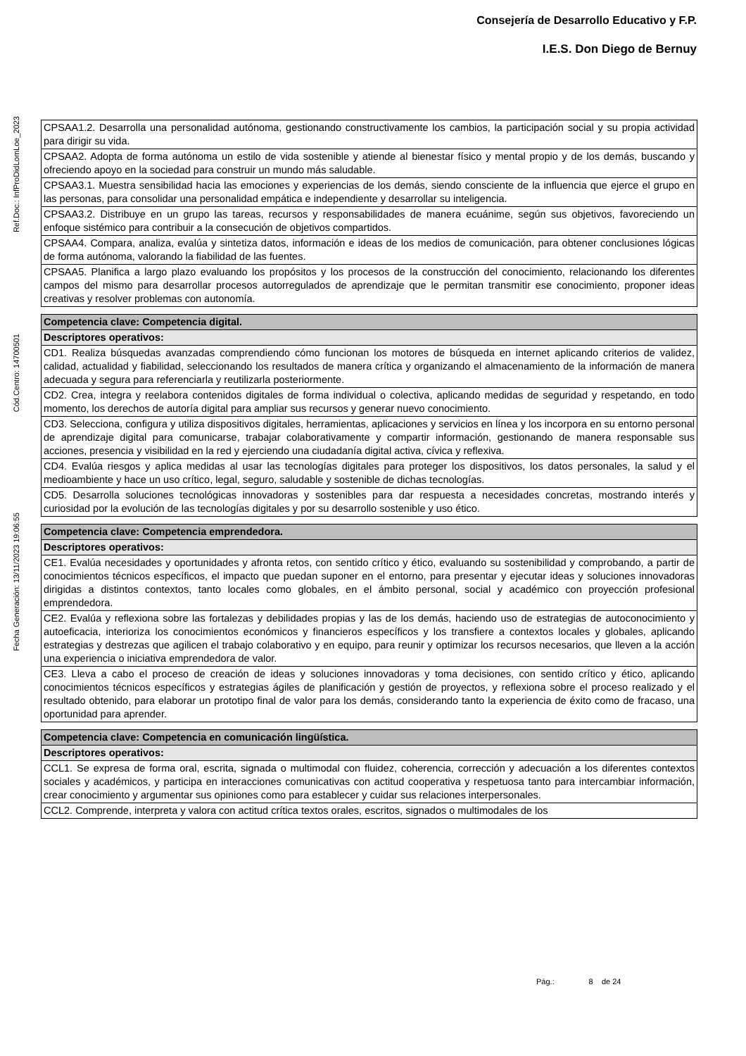Consejería de Desarrollo Educativo y F.P.
I.E.S. Don Diego de Bernuy
Ref.Doc.: InfProDidLomLoe_2023
Cód.Centro: 14700501
Fecha Generación: 13/11/2023 19:06:55
| CPSAA1.2. Desarrolla una personalidad autónoma, gestionando constructivamente los cambios, la participación social y su propia actividad para dirigir su vida. |
| CPSAA2. Adopta de forma autónoma un estilo de vida sostenible y atiende al bienestar físico y mental propio y de los demás, buscando y ofreciendo apoyo en la sociedad para construir un mundo más saludable. |
| CPSAA3.1. Muestra sensibilidad hacia las emociones y experiencias de los demás, siendo consciente de la influencia que ejerce el grupo en las personas, para consolidar una personalidad empática e independiente y desarrollar su inteligencia. |
| CPSAA3.2. Distribuye en un grupo las tareas, recursos y responsabilidades de manera ecuánime, según sus objetivos, favoreciendo un enfoque sistémico para contribuir a la consecución de objetivos compartidos. |
| CPSAA4. Compara, analiza, evalúa y sintetiza datos, información e ideas de los medios de comunicación, para obtener conclusiones lógicas de forma autónoma, valorando la fiabilidad de las fuentes. |
| CPSAA5. Planifica a largo plazo evaluando los propósitos y los procesos de la construcción del conocimiento, relacionando los diferentes campos del mismo para desarrollar procesos autorregulados de aprendizaje que le permitan transmitir ese conocimiento, proponer ideas creativas y resolver problemas con autonomía. |
| Competencia clave: Competencia digital. |
| --- |
| Descriptores operativos: |
| CD1. Realiza búsquedas avanzadas comprendiendo cómo funcionan los motores de búsqueda en internet aplicando criterios de validez, calidad, actualidad y fiabilidad, seleccionando los resultados de manera crítica y organizando el almacenamiento de la información de manera adecuada y segura para referenciarla y reutilizarla posteriormente. |
| CD2. Crea, integra y reelabora contenidos digitales de forma individual o colectiva, aplicando medidas de seguridad y respetando, en todo momento, los derechos de autoría digital para ampliar sus recursos y generar nuevo conocimiento. |
| CD3. Selecciona, configura y utiliza dispositivos digitales, herramientas, aplicaciones y servicios en línea y los incorpora en su entorno personal de aprendizaje digital para comunicarse, trabajar colaborativamente y compartir información, gestionando de manera responsable sus acciones, presencia y visibilidad en la red y ejerciendo una ciudadanía digital activa, cívica y reflexiva. |
| CD4. Evalúa riesgos y aplica medidas al usar las tecnologías digitales para proteger los dispositivos, los datos personales, la salud y el medioambiente y hace un uso crítico, legal, seguro, saludable y sostenible de dichas tecnologías. |
| CD5. Desarrolla soluciones tecnológicas innovadoras y sostenibles para dar respuesta a necesidades concretas, mostrando interés y curiosidad por la evolución de las tecnologías digitales y por su desarrollo sostenible y uso ético. |
| Competencia clave: Competencia emprendedora. |
| --- |
| Descriptores operativos: |
| CE1. Evalúa necesidades y oportunidades y afronta retos, con sentido crítico y ético, evaluando su sostenibilidad y comprobando, a partir de conocimientos técnicos específicos, el impacto que puedan suponer en el entorno, para presentar y ejecutar ideas y soluciones innovadoras dirigidas a distintos contextos, tanto locales como globales, en el ámbito personal, social y académico con proyección profesional emprendedora. |
| CE2. Evalúa y reflexiona sobre las fortalezas y debilidades propias y las de los demás, haciendo uso de estrategias de autoconocimiento y autoeficacia, interioriza los conocimientos económicos y financieros específicos y los transfiere a contextos locales y globales, aplicando estrategias y destrezas que agilicen el trabajo colaborativo y en equipo, para reunir y optimizar los recursos necesarios, que lleven a la acción una experiencia o iniciativa emprendedora de valor. |
| CE3. Lleva a cabo el proceso de creación de ideas y soluciones innovadoras y toma decisiones, con sentido crítico y ético, aplicando conocimientos técnicos específicos y estrategias ágiles de planificación y gestión de proyectos, y reflexiona sobre el proceso realizado y el resultado obtenido, para elaborar un prototipo final de valor para los demás, considerando tanto la experiencia de éxito como de fracaso, una oportunidad para aprender. |
| Competencia clave: Competencia en comunicación lingüística. |
| --- |
| Descriptores operativos: |
| CCL1. Se expresa de forma oral, escrita, signada o multimodal con fluidez, coherencia, corrección y adecuación a los diferentes contextos sociales y académicos, y participa en interacciones comunicativas con actitud cooperativa y respetuosa tanto para intercambiar información, crear conocimiento y argumentar sus opiniones como para establecer y cuidar sus relaciones interpersonales. |
| CCL2. Comprende, interpreta y valora con actitud crítica textos orales, escritos, signados o multimodales de los |
Pág.: 8 de 24